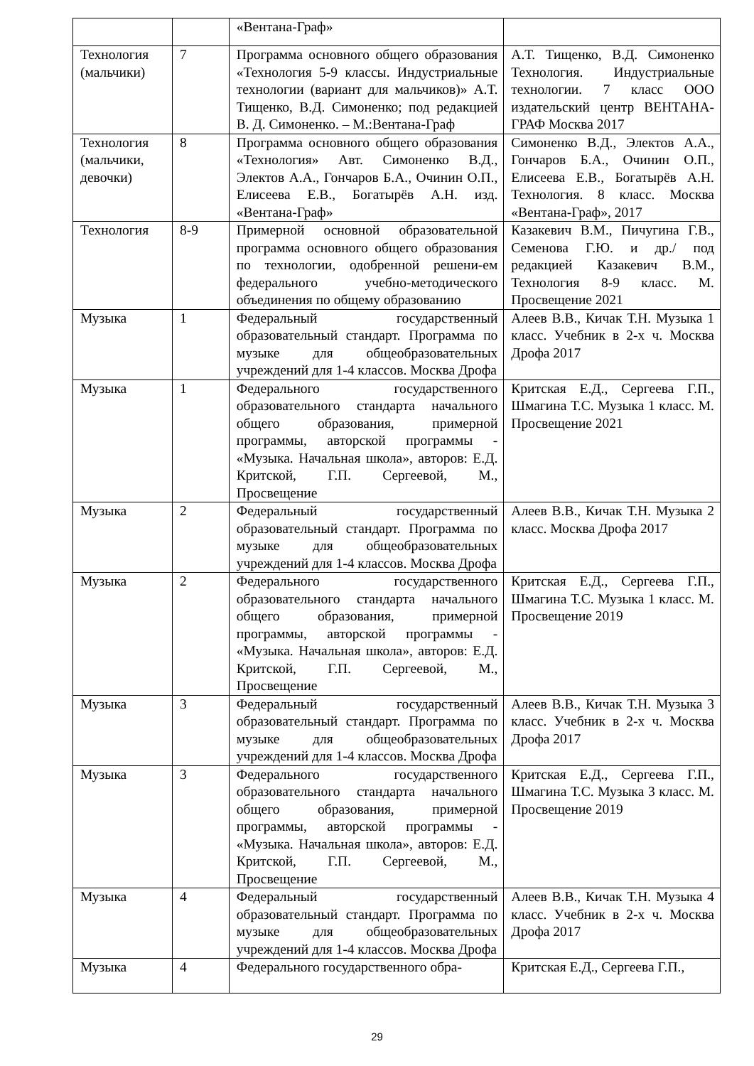| | | «Вентана-Граф» | |
| Технология (мальчики) | 7 | Программа основного общего образования «Технология 5-9 классы. Индустриальные технологии (вариант для мальчиков)» А.Т. Тищенко, В.Д. Симоненко; под редакцией В. Д. Симоненко. – М.:Вентана-Граф | А.Т. Тищенко, В.Д. Симоненко Технология. Индустриальные технологии. 7 класс ООО издательский центр ВЕНТАНА-ГРАФ Москва 2017 |
| Технология (мальчики, девочки) | 8 | Программа основного общего образования «Технология» Авт. Симоненко В.Д., Электов А.А., Гончаров Б.А., Очинин О.П., Елисеева Е.В., Богатырёв А.Н. изд. «Вентана-Граф» | Симоненко В.Д., Электов А.А., Гончаров Б.А., Очинин О.П., Елисеева Е.В., Богатырёв А.Н. Технология. 8 класс. Москва «Вентана-Граф», 2017 |
| Технология | 8-9 | Примерной основной образовательной программа основного общего образования по технологии, одобренной решени-ем федерального учебно-методического объединения по общему образованию | Казакевич В.М., Пичугина Г.В., Семенова Г.Ю. и др./ под редакцией Казакевич В.М., Технология 8-9 класс. М. Просвещение 2021 |
| Музыка | 1 | Федеральный государственный образовательный стандарт. Программа по музыке для общеобразовательных учреждений для 1-4 классов. Москва Дрофа | Алеев В.В., Кичак Т.Н. Музыка 1 класс. Учебник в 2-х ч. Москва Дрофа 2017 |
| Музыка | 1 | Федерального государственного образовательного стандарта начального общего образования, примерной программы, авторской программы - «Музыка. Начальная школа», авторов: Е.Д. Критской, Г.П. Сергеевой, М., Просвещение | Критская Е.Д., Сергеева Г.П., Шмагина Т.С. Музыка 1 класс. М. Просвещение 2021 |
| Музыка | 2 | Федеральный государственный образовательный стандарт. Программа по музыке для общеобразовательных учреждений для 1-4 классов. Москва Дрофа | Алеев В.В., Кичак Т.Н. Музыка 2 класс. Москва Дрофа 2017 |
| Музыка | 2 | Федерального государственного образовательного стандарта начального общего образования, примерной программы, авторской программы - «Музыка. Начальная школа», авторов: Е.Д. Критской, Г.П. Сергеевой, М., Просвещение | Критская Е.Д., Сергеева Г.П., Шмагина Т.С. Музыка 1 класс. М. Просвещение 2019 |
| Музыка | 3 | Федеральный государственный образовательный стандарт. Программа по музыке для общеобразовательных учреждений для 1-4 классов. Москва Дрофа | Алеев В.В., Кичак Т.Н. Музыка 3 класс. Учебник в 2-х ч. Москва Дрофа 2017 |
| Музыка | 3 | Федерального государственного образовательного стандарта начального общего образования, примерной программы, авторской программы - «Музыка. Начальная школа», авторов: Е.Д. Критской, Г.П. Сергеевой, М., Просвещение | Критская Е.Д., Сергеева Г.П., Шмагина Т.С. Музыка 3 класс. М. Просвещение 2019 |
| Музыка | 4 | Федеральный государственный образовательный стандарт. Программа по музыке для общеобразовательных учреждений для 1-4 классов. Москва Дрофа | Алеев В.В., Кичак Т.Н. Музыка 4 класс. Учебник в 2-х ч. Москва Дрофа 2017 |
| Музыка | 4 | Федерального государственного обра- | Критская Е.Д., Сергеева Г.П., |
29